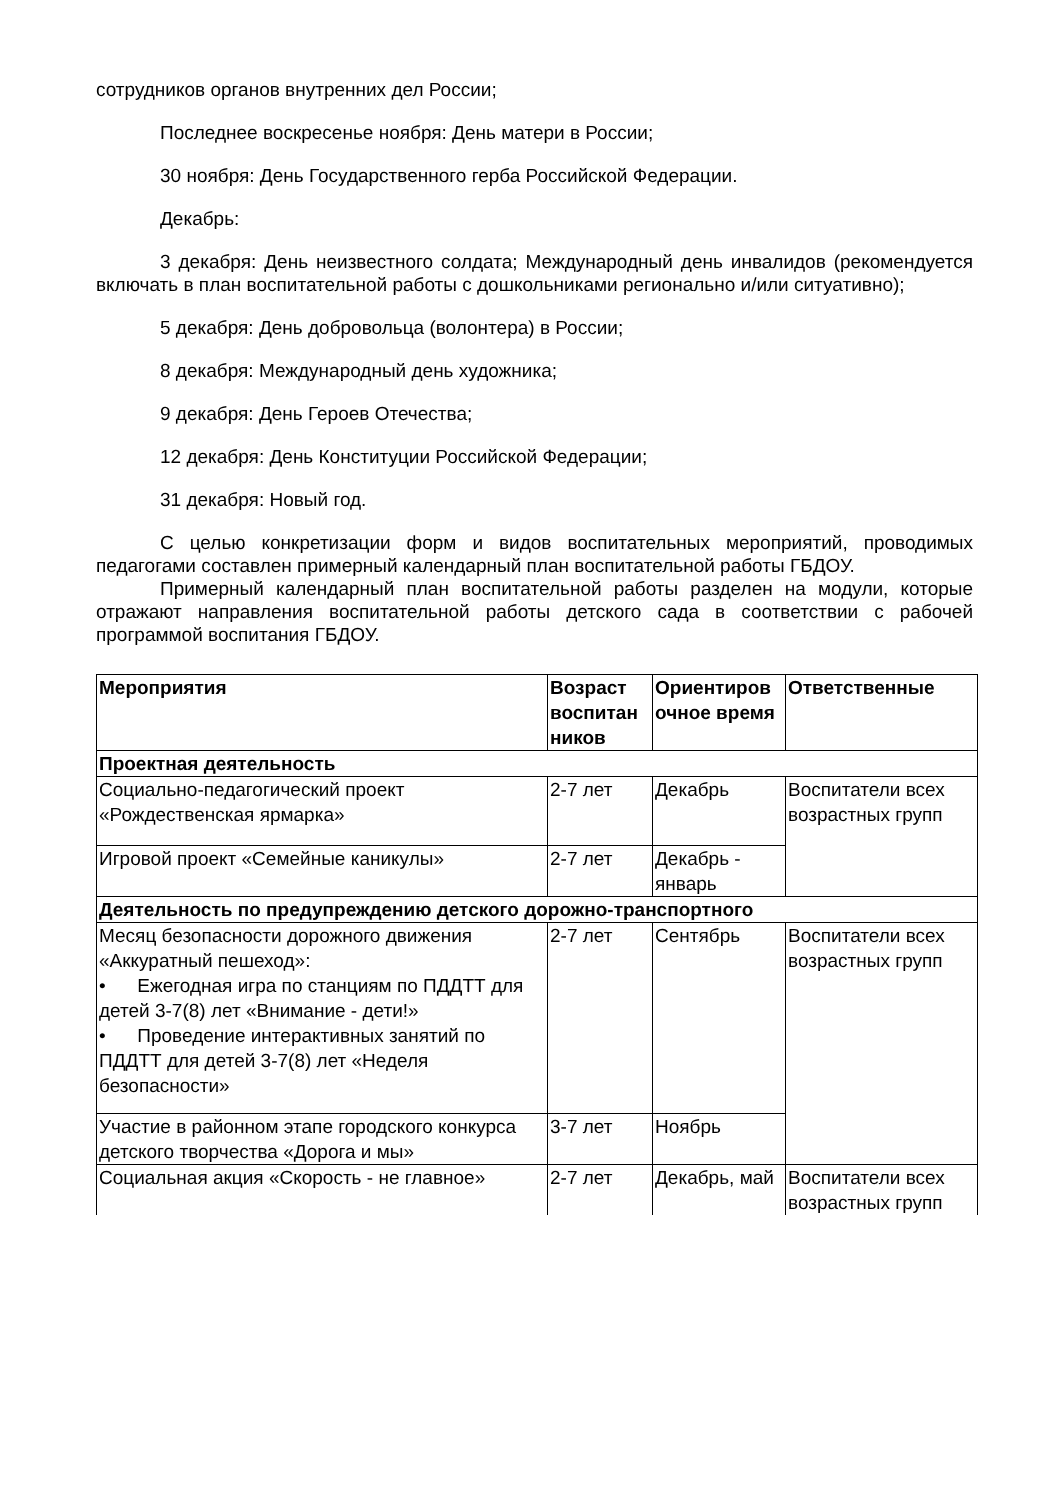сотрудников органов внутренних дел России;
Последнее воскресенье ноября: День матери в России;
30 ноября: День Государственного герба Российской Федерации.
Декабрь:
3 декабря: День неизвестного солдата; Международный день инвалидов (рекомендуется включать в план воспитательной работы с дошкольниками регионально и/или ситуативно);
5 декабря: День добровольца (волонтера) в России;
8 декабря: Международный день художника;
9 декабря: День Героев Отечества;
12 декабря: День Конституции Российской Федерации;
31 декабря: Новый год.
С целью конкретизации форм и видов воспитательных мероприятий, проводимых педагогами составлен примерный календарный план воспитательной работы ГБДОУ.
Примерный календарный план воспитательной работы разделен на модули, которые отражают направления воспитательной работы детского сада в соответствии с рабочей программой воспитания ГБДОУ.
| Мероприятия | Возраст воспитан ников | Ориентиров очное время | Ответственные |
| --- | --- | --- | --- |
| Проектная деятельность | | | |
| Социально-педагогический проект «Рождественская ярмарка» | 2-7 лет | Декабрь | Воспитатели всех возрастных групп |
| Игровой проект «Семейные каникулы» | 2-7 лет | Декабрь - январь | |
| Деятельность по предупреждению детского дорожно-транспортного | | | |
| Месяц безопасности дорожного движения «Аккуратный пешеход»: • Ежегодная игра по станциям по ПДДТТ для детей 3-7(8) лет «Внимание - дети!» • Проведение интерактивных занятий по ПДДТТ для детей 3-7(8) лет «Неделя безопасности» | 2-7 лет | Сентябрь | Воспитатели всех возрастных групп |
| Участие в районном этапе городского конкурса детского творчества «Дорога и мы» | 3-7 лет | Ноябрь | |
| Социальная акция «Скорость - не главное» | 2-7 лет | Декабрь, май | Воспитатели всех возрастных групп |